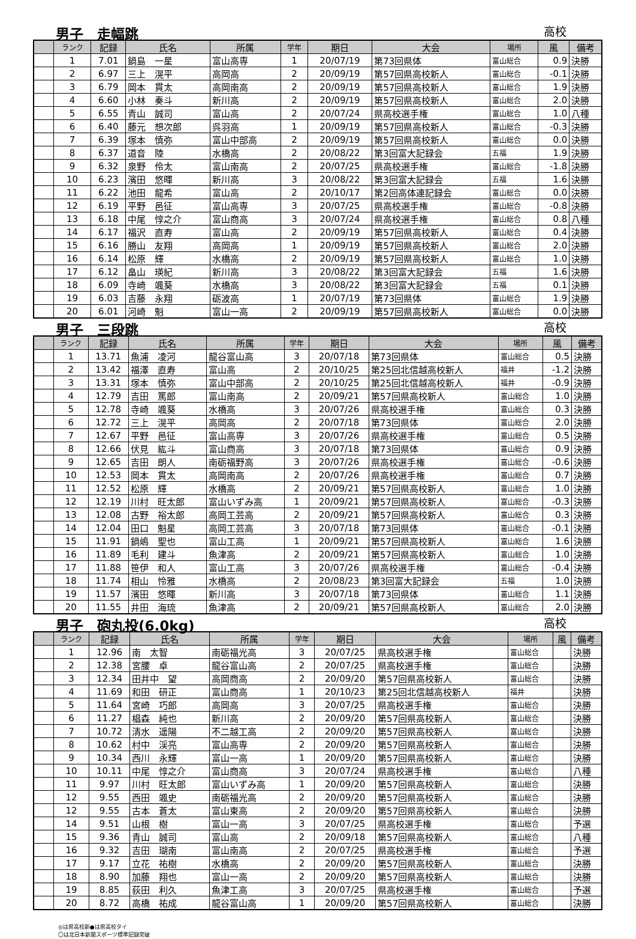男子　走幅跳 高校
| | ランク | 記録 | 氏名 | 所属 | 学年 | 期日 | 大会 | 場所 | 風 | 備考 |
| --- | --- | --- | --- | --- | --- | --- | --- | --- | --- | --- |
| | 1 | 7.01 | 鍋島 一星 | 富山高専 | 1 | 20/07/19 | 第73回県体 | 富山総合 | 0.9 | 決勝 |
| | 2 | 6.97 | 三上 滉平 | 高岡高 | 2 | 20/09/19 | 第57回県高校新人 | 富山総合 | -0.1 | 決勝 |
| | 3 | 6.79 | 岡本 貫太 | 高岡南高 | 2 | 20/09/19 | 第57回県高校新人 | 富山総合 | 1.9 | 決勝 |
| | 4 | 6.60 | 小林 奏斗 | 新川高 | 2 | 20/09/19 | 第57回県高校新人 | 富山総合 | 2.0 | 決勝 |
| | 5 | 6.55 | 青山 誠司 | 富山高 | 2 | 20/07/24 | 県高校選手権 | 富山総合 | 1.0 | 八種 |
| | 6 | 6.40 | 藤元 想次郎 | 呉羽高 | 1 | 20/09/19 | 第57回県高校新人 | 富山総合 | -0.3 | 決勝 |
| | 7 | 6.39 | 塚本 慎弥 | 富山中部高 | 2 | 20/09/19 | 第57回県高校新人 | 富山総合 | 0.0 | 決勝 |
| | 8 | 6.37 | 道音 陸 | 水橋高 | 2 | 20/08/22 | 第3回富大記録会 | 五福 | 1.9 | 決勝 |
| | 9 | 6.32 | 泉野 伶太 | 富山南高 | 2 | 20/07/25 | 県高校選手権 | 富山総合 | -1.8 | 決勝 |
| | 10 | 6.23 | 濱田 悠暉 | 新川高 | 3 | 20/08/22 | 第3回富大記録会 | 五福 | 1.6 | 決勝 |
| | 11 | 6.22 | 池田 龍希 | 富山高 | 2 | 20/10/17 | 第2回高体連記録会 | 富山総合 | 0.0 | 決勝 |
| | 12 | 6.19 | 平野 邑征 | 富山高専 | 3 | 20/07/25 | 県高校選手権 | 富山総合 | -0.8 | 決勝 |
| | 13 | 6.18 | 中尾 惇之介 | 富山商高 | 3 | 20/07/24 | 県高校選手権 | 富山総合 | 0.8 | 八種 |
| | 14 | 6.17 | 福沢 直寿 | 富山高 | 2 | 20/09/19 | 第57回県高校新人 | 富山総合 | 0.4 | 決勝 |
| | 15 | 6.16 | 勝山 友翔 | 高岡高 | 1 | 20/09/19 | 第57回県高校新人 | 富山総合 | 2.0 | 決勝 |
| | 16 | 6.14 | 松原 輝 | 水橋高 | 2 | 20/09/19 | 第57回県高校新人 | 富山総合 | 1.0 | 決勝 |
| | 17 | 6.12 | 畠山 瑛紀 | 新川高 | 3 | 20/08/22 | 第3回富大記録会 | 五福 | 1.6 | 決勝 |
| | 18 | 6.09 | 寺崎 颯葵 | 水橋高 | 3 | 20/08/22 | 第3回富大記録会 | 五福 | 0.1 | 決勝 |
| | 19 | 6.03 | 吉藤 永翔 | 砺波高 | 1 | 20/07/19 | 第73回県体 | 富山総合 | 1.9 | 決勝 |
| | 20 | 6.01 | 河崎 魁 | 富山一高 | 2 | 20/09/19 | 第57回県高校新人 | 富山総合 | 0.0 | 決勝 |
男子　三段跳 高校
| | ランク | 記録 | 氏名 | 所属 | 学年 | 期日 | 大会 | 場所 | 風 | 備考 |
| --- | --- | --- | --- | --- | --- | --- | --- | --- | --- | --- |
| | 1 | 13.71 | 魚浦 凌河 | 龍谷富山高 | 3 | 20/07/18 | 第73回県体 | 富山総合 | 0.5 | 決勝 |
| | 2 | 13.42 | 福澤 直寿 | 富山高 | 2 | 20/10/25 | 第25回北信越高校新人 | 福井 | -1.2 | 決勝 |
| | 3 | 13.31 | 塚本 慎弥 | 富山中部高 | 2 | 20/10/25 | 第25回北信越高校新人 | 福井 | -0.9 | 決勝 |
| | 4 | 12.79 | 吉田 篤郎 | 富山南高 | 2 | 20/09/21 | 第57回県高校新人 | 富山総合 | 1.0 | 決勝 |
| | 5 | 12.78 | 寺崎 颯葵 | 水橋高 | 3 | 20/07/26 | 県高校選手権 | 富山総合 | 0.3 | 決勝 |
| | 6 | 12.72 | 三上 滉平 | 高岡高 | 2 | 20/07/18 | 第73回県体 | 富山総合 | 2.0 | 決勝 |
| | 7 | 12.67 | 平野 邑征 | 富山高専 | 3 | 20/07/26 | 県高校選手権 | 富山総合 | 0.5 | 決勝 |
| | 8 | 12.66 | 伏見 紘斗 | 富山商高 | 3 | 20/07/18 | 第73回県体 | 富山総合 | 0.9 | 決勝 |
| | 9 | 12.65 | 吉田 朗人 | 南砺福野高 | 3 | 20/07/26 | 県高校選手権 | 富山総合 | -0.6 | 決勝 |
| | 10 | 12.53 | 岡本 貫太 | 高岡南高 | 2 | 20/07/26 | 県高校選手権 | 富山総合 | 0.7 | 決勝 |
| | 11 | 12.52 | 松原 輝 | 水橋高 | 2 | 20/09/21 | 第57回県高校新人 | 富山総合 | 1.0 | 決勝 |
| | 12 | 12.19 | 川村 旺太郎 | 富山いずみ高 | 1 | 20/09/21 | 第57回県高校新人 | 富山総合 | -0.3 | 決勝 |
| | 13 | 12.08 | 古野 裕太郎 | 高岡工芸高 | 2 | 20/09/21 | 第57回県高校新人 | 富山総合 | 0.3 | 決勝 |
| | 14 | 12.04 | 田口 魁星 | 高岡工芸高 | 3 | 20/07/18 | 第73回県体 | 富山総合 | -0.1 | 決勝 |
| | 15 | 11.91 | 鍋嶋 聖也 | 富山工高 | 1 | 20/09/21 | 第57回県高校新人 | 富山総合 | 1.6 | 決勝 |
| | 16 | 11.89 | 毛利 建斗 | 魚津高 | 2 | 20/09/21 | 第57回県高校新人 | 富山総合 | 1.0 | 決勝 |
| | 17 | 11.88 | 笹伊 和人 | 富山工高 | 3 | 20/07/26 | 県高校選手権 | 富山総合 | -0.4 | 決勝 |
| | 18 | 11.74 | 相山 怜雅 | 水橋高 | 2 | 20/08/23 | 第3回富大記録会 | 五福 | 1.0 | 決勝 |
| | 19 | 11.57 | 濱田 悠暉 | 新川高 | 3 | 20/07/18 | 第73回県体 | 富山総合 | 1.1 | 決勝 |
| | 20 | 11.55 | 井田 海琉 | 魚津高 | 2 | 20/09/21 | 第57回県高校新人 | 富山総合 | 2.0 | 決勝 |
男子　砲丸投(6.0kg) 高校
| | ランク | 記録 | 氏名 | 所属 | 学年 | 期日 | 大会 | 場所 | 風 | 備考 |
| --- | --- | --- | --- | --- | --- | --- | --- | --- | --- | --- |
| | 1 | 12.96 | 南 太智 | 南砺福光高 | 3 | 20/07/25 | 県高校選手権 | 富山総合 | | 決勝 |
| | 2 | 12.38 | 宮腰 卓 | 龍谷富山高 | 2 | 20/07/25 | 県高校選手権 | 富山総合 | | 決勝 |
| | 3 | 12.34 | 田井中 望 | 高岡商高 | 2 | 20/09/20 | 第57回県高校新人 | 富山総合 | | 決勝 |
| | 4 | 11.69 | 和田 研正 | 富山商高 | 1 | 20/10/23 | 第25回北信越高校新人 | 福井 | | 決勝 |
| | 5 | 11.64 | 宮崎 巧郎 | 高岡高 | 3 | 20/07/25 | 県高校選手権 | 富山総合 | | 決勝 |
| | 6 | 11.27 | 椙森 純也 | 新川高 | 2 | 20/09/20 | 第57回県高校新人 | 富山総合 | | 決勝 |
| | 7 | 10.72 | 清水 遥陽 | 不二越工高 | 2 | 20/09/20 | 第57回県高校新人 | 富山総合 | | 決勝 |
| | 8 | 10.62 | 村中 渓亮 | 富山高専 | 2 | 20/09/20 | 第57回県高校新人 | 富山総合 | | 決勝 |
| | 9 | 10.34 | 西川 永輝 | 富山一高 | 1 | 20/09/20 | 第57回県高校新人 | 富山総合 | | 決勝 |
| | 10 | 10.11 | 中尾 惇之介 | 富山商高 | 3 | 20/07/24 | 県高校選手権 | 富山総合 | | 八種 |
| | 11 | 9.97 | 川村 旺太郎 | 富山いずみ高 | 1 | 20/09/20 | 第57回県高校新人 | 富山総合 | | 決勝 |
| | 12 | 9.55 | 西田 颯史 | 南砺福光高 | 2 | 20/09/20 | 第57回県高校新人 | 富山総合 | | 決勝 |
| | 12 | 9.55 | 古本 蒼太 | 富山東高 | 2 | 20/09/20 | 第57回県高校新人 | 富山総合 | | 決勝 |
| | 14 | 9.51 | 山根 樹 | 富山一高 | 3 | 20/07/25 | 県高校選手権 | 富山総合 | | 予選 |
| | 15 | 9.36 | 青山 誠司 | 富山高 | 2 | 20/09/18 | 第57回県高校新人 | 富山総合 | | 八種 |
| | 16 | 9.32 | 吉田 瑚南 | 富山南高 | 2 | 20/07/25 | 県高校選手権 | 富山総合 | | 予選 |
| | 17 | 9.17 | 立花 祐樹 | 水橋高 | 2 | 20/09/20 | 第57回県高校新人 | 富山総合 | | 決勝 |
| | 18 | 8.90 | 加藤 翔也 | 富山一高 | 2 | 20/09/20 | 第57回県高校新人 | 富山総合 | | 決勝 |
| | 19 | 8.85 | 荻田 利久 | 魚津工高 | 3 | 20/07/25 | 県高校選手権 | 富山総合 | | 予選 |
| | 20 | 8.72 | 高橋 祐成 | 龍谷富山高 | 1 | 20/09/20 | 第57回県高校新人 | 富山総合 | | 決勝 |
◎は県高校新●は県高校タイ
〇は北日本新聞スポーツ標準記録突破